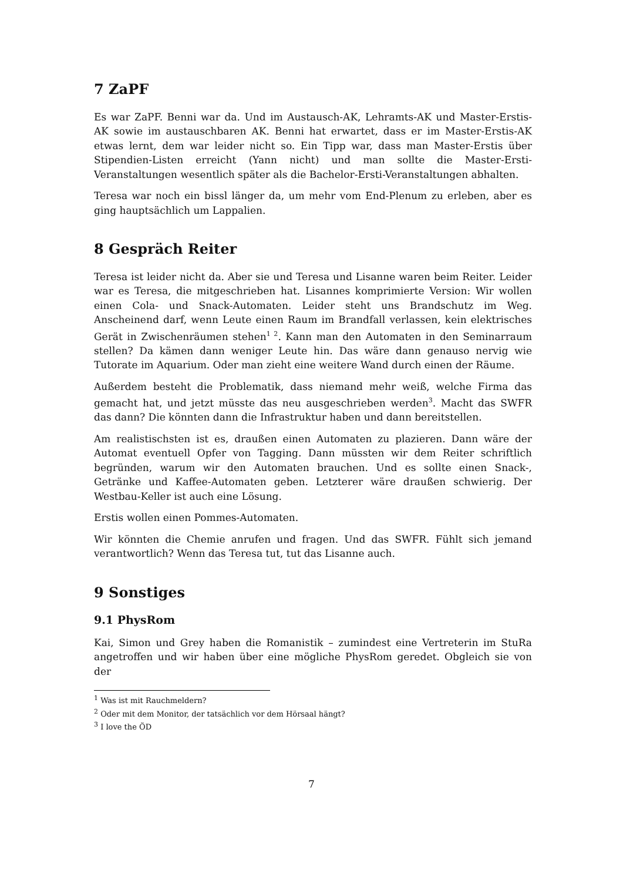7 ZaPF
Es war ZaPF. Benni war da. Und im Austausch-AK, Lehramts-AK und Master-Erstis-AK sowie im austauschbaren AK. Benni hat erwartet, dass er im Master-Erstis-AK etwas lernt, dem war leider nicht so. Ein Tipp war, dass man Master-Erstis über Stipendien-Listen erreicht (Yann nicht) und man sollte die Master-Ersti-Veranstaltungen wesentlich später als die Bachelor-Ersti-Veranstaltungen abhalten.
Teresa war noch ein bissl länger da, um mehr vom End-Plenum zu erleben, aber es ging hauptsächlich um Lappalien.
8 Gespräch Reiter
Teresa ist leider nicht da. Aber sie und Teresa und Lisanne waren beim Reiter. Leider war es Teresa, die mitgeschrieben hat. Lisannes komprimierte Version: Wir wollen einen Cola- und Snack-Automaten. Leider steht uns Brandschutz im Weg. Anscheinend darf, wenn Leute einen Raum im Brandfall verlassen, kein elektrisches Gerät in Zwischenräumen stehen<sup>1 2</sup>. Kann man den Automaten in den Seminarraum stellen? Da kämen dann weniger Leute hin. Das wäre dann genauso nervig wie Tutorate im Aquarium. Oder man zieht eine weitere Wand durch einen der Räume.
Außerdem besteht die Problematik, dass niemand mehr weiß, welche Firma das gemacht hat, und jetzt müsste das neu ausgeschrieben werden<sup>3</sup>. Macht das SWFR das dann? Die könnten dann die Infrastruktur haben und dann bereitstellen.
Am realistischsten ist es, draußen einen Automaten zu plazieren. Dann wäre der Automat eventuell Opfer von Tagging. Dann müssten wir dem Reiter schriftlich begründen, warum wir den Automaten brauchen. Und es sollte einen Snack-, Getränke und Kaffee-Automaten geben. Letzterer wäre draußen schwierig. Der Westbau-Keller ist auch eine Lösung.
Erstis wollen einen Pommes-Automaten.
Wir könnten die Chemie anrufen und fragen. Und das SWFR. Fühlt sich jemand verantwortlich? Wenn das Teresa tut, tut das Lisanne auch.
9 Sonstiges
9.1 PhysRom
Kai, Simon und Grey haben die Romanistik – zumindest eine Vertreterin im StuRa angetroffen und wir haben über eine mögliche PhysRom geredet. Obgleich sie von der
<sup>1</sup> Was ist mit Rauchmeldern?
<sup>2</sup> Oder mit dem Monitor, der tatsächlich vor dem Hörsaal hängt?
<sup>3</sup> I love the ÖD
7